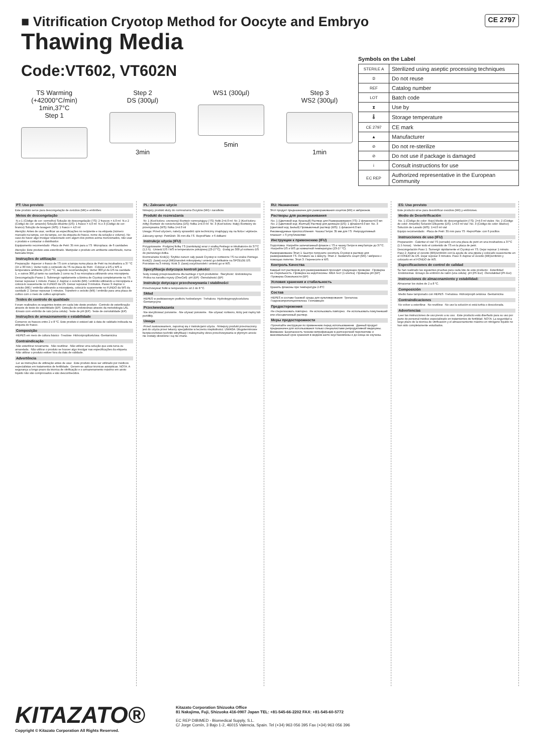■ Vitrification Cryotop Method for Oocyte and Embryo
Thawing Media
CE 2797
Code:VT602, VT602N
TS Warming
(+42000°C/min)
1min,37°C
Step 1
Step 2
DS (300µl)
3min
WS1 (300µl)
5min
Step 3
WS2 (300µl)
1min
Symbols on the Label
| STERILE A | Sterilized using aseptic processing techniques |
| ② | Do not reuse |
| REF | Catalog number |
| LOT | Batch code |
| ⧗ | Use by |
| 🌡 | Storage temperature |
| CE 2797 | CE mark |
| ▲ | Manufacturer |
| ⊘ | Do not re-sterilize |
| ⊘ | Do not use if package is damaged |
| i | Consult instructions for use |
| EC REP | Authorized representative in the European Community |
PT: Uso previsto
Este produto serve para descongelação de ovócitos (MII) e embriões.
Meios de descongelação
·N.o 1 (Código de cor: vermelho) Solução de descongelação (TS): 2 frascos × 4,0 ml ·N.o 2 (Código de cor: amarelo) Solução diluente (DS): 1 frasco × 4,0 ml ·N.o 3 (Código de cor: branco) Solução de lavagem (WS): 1 frasco × 4,0 ml
Atenção: Antes de usar, verificar as especificações no recipiente e na etiqueta (número marcado na tampa, cor da tampa, cor da etiqueta do frasco, nome da solução e volume). No caso de haver algo invulgar relacionado com algum dos pontos acima mencionados, não usar o produto e contactar o distribuidor.
Equipamento recomendado ·Placa de Petri: 35 mm para a TS ·Microplaca: de 6 cavidades
Atenção: Este produto está esterilizado. Manipular o produto em ambiente esterilizado, numa bancada limpa.
Instruções de utilização
Preparação ·Aquecer o frasco de TS com a tampa numa placa de Petri na incubadora a 37 °C (1h e 30 min.). Verter todo o conteúdo da TS na placa de Petri. ·Colocar a DS e WS à temperatura ambiente (23-27 °C, segundo recomendação) ·Verter 300 µl de DS na cavidade 1, e outros 300 µl tanto na cavidade 2 como na 3 na microplaca utilizando uma micropipeta.
Descongelação Passo 1: Submergir rapidamente a lâmina de Cryotop completamente na TS. Deixar repousar 1 minuto. Passo 2: Aspirar o ovócito (MII) / embrião utilizando a micropipeta e colocá-lo suavemente no FUNDO da DS. Deixar repousar 3 minutos. Passo 3: Aspirar o ovócito (MII) / embrião utilizando a micropipeta, colocá-lo suavemente no FUNDO da WS da cavidade 2. Deixar repousar 5 minutos. Transferir o ovócito (MII) / embrião para uma placa de cultivo com o meio de cultivo apropriado.
Testes de controlo de qualidade
Foram realizados os seguintes testes em cada lote deste produto: ·Controlo de esterilização através do teste de esterilidade (EP) ·Deteção de endotoxinas através da metodologia LAL ·Ensaio com embrião de rato (uma célula) ·Teste de pH (EP) ·Teste de osmolalidade (EP)
Instruções de armazenamento e estabilidade
Conserve os frascos entre 2 e 8 °C. Este produto é estável até à data de validade indicada na etiqueta do frasco.
Composição
·HEPES em meio de cultura básico ·Trealose ·Hidroxipropilcelulosa ·Gentamicina
Contraindicação
·Não esterilizar novamente. ·Não reutilizar. ·Não utilizar uma solução que está turva ou amarelada. ·Não utilizar o produto se houver algo invulgar nas especificações da etiqueta. ·Não utilizar o produto estiver fora da data de validade.
Advertência
·Ler as instruções de utilização antes de usar. ·Este produto deve ser utilizado por médicos especialistas em tratamentos de fertilidade. ·Devem-se aplicar técnicas assépticas. NOTA: A segurança a longo prazo da técnica de vitrificação e o armazenamento máximo em azoto líquido não são comprovados e são desconhecidos.
PL: Zalecane użycie
Niniejszy produkt służy do rozmrażania Occytów (MII) i zarodków.
Produkt do rozmrażania
·Nr. 1 (Kod koloru: czerwony) Roztwór rozmrażający (TS): fiolki 2×4.0 ml ·Nr. 2 (Kod koloru: żółty) Roztwór do rozcieńczania (DS): fiolka 1×4.0 ml ·Nr. 3 (Kod koloru: biały) Roztwóry do przemywania (WS): fiolka 1×4.0 ml
Uwaga: Przed użyciem, należy sprawdzić opis techniczny znajdujący się na fiolce i etykiecie.
Zalecany sprzęt ·PetriDish: 35 mm dla TS ·ReproPlate: z 6 dołkami
Instrukcje użycia (IFU)
Przygotowanie ·Podgrzej fiolkę TS (zamkniętą) wraz z szalką Petriego w inkubatorze do 37°C (1,5 h). ·Umieść DS i WS w temperaturze pokojowej (23-27°C). ·Dodaj po 300 µl roztworu DS do pierwszego dołka.
Rozmrażanie Krok(1): Szybko zanurz cały pasek Cryotop w roztworze TS na szalce Petriego. Krok(2): Zassij oocyt (MII)/zarodek mikropipetą i umieść go delikatnie na SPODZIE DS. Pozostaw na 3 minuty. Krok 3: Zassij oocyt/zarodek i umieść go w WS.
Specyfikacja dotycząca kontroli jakości
Testy zostały przeprowadzone dla każdego z tych produktów: ·Sterylność ·Endotoksyna ·Próba na zarodku myszy (OneCell) ·pH (EP) ·Osmolalność (EP)
Instrukcje dotyczące przechowywania i stabilności
Przechowywać fiolki w temperaturze od 2 do 8 °C.
Skład
·HEPES w podstawowym podłożu hodowlanym ·Trehaloza ·Hydroksypropyloceluloza ·Gentamycyna
Przeciwwskazania
·Nie sterylizować ponownie. ·Nie używać ponownie. ·Nie używać roztworu, który jest mętny lub pożółkły.
Uwaga
·Przed zastosowaniem, zapoznaj się z instrukcjami użycia. ·Niniejszy produkt przeznaczony jest do użycia przez lekarzy specjalistów w leczeniu niepłodności. UWAGA: Długoterminowe bezpieczeństwo techniki witryfikacji i maksymalny okres przechowywania w płynnym azocie nie zostały określone i są nie znane.
RU: Назначение
Этот продукт предназначен для размораживания ооцитов (MII) и эмбрионов.
Растворы для размораживания
·No. 1 (Цветовой код: Красный) Раствор для Размораживания (TS): 2 флакона×4.0 мл ·No. 2 (Цветовой код: Желтый) Раствор для дилюции (DS): 1 флакон×4.0 мл ·No. 3 (Цветовой код: Белый) Промывочный раствор (WS): 1 флакон×4.0 мл
Рекомендуемые приспособления ·Чашка Петри: 35 мм для TS ·Репродуктивный планшет: с 6 углублениями
Инструкции к применению (IFU)
Подготовка ·Нагрейте запечатанный флакон с TS и чашку Петри в инкубаторе до 37°С. ·Нагрейте DS и WS до комнатной температуры (23-27 °С).
Размораживание Этап 1: Быстро погрузите носитель Cryotop в раствор для размораживания TS. Оставьте на 1 минуту. Этап 2: Захватите ооцит (MII) / эмбрион с помощью пипетки. Этап 3: Перенесите в WS.
Контроль Качества
Каждый лот растворов для размораживания проходит следующие проверки: ·Проверка на стерильность ·Проверка на эндотоксины ·МЕА тест (1 клетка) ·Проверка pH (EP) ·Проверка Осмольности (EP)
Условия хранения и стабильность
Хранить флаконы при температуре 2-8°С
Состав
·HEPES в составе базовой среды для культивирования ·Трегалоза ·Гидроксипропилцеллюлоза ·Гентамицин
Предостережения
·Не стерилизовать повторно. ·Не использовать повторно. ·Не использовать помутневший или обесцвеченный раствор.
Меры предосторожности
·Прочитайте инструкции по применению перед использованием. ·Данный продукт предназначен для использования только специалистами репродуктивной медицины. Внимание: Безопасность техники витрификации в долгосрочной перспективе и максимальный срок хранения в жидком азоте неустановлены и до конца не изучены.
ES: Uso previsto
Este producto sirve para desvitrificar ovocitos (MII) y embriones.
Medio de Desvitrificación
·No. 1 (Código de color: Rojo) Medio de descongelación (TS): 2×4.0 ml viales ·No. 2 (Código de color: Amarillo) Solución Diluyente (DS): 1×4.0 ml vial ·No. 3 (Código de color: Blanco) Solución de Lavado (WS): 1×4.0 ml vial
Equipo recomendado: ·Placa de Petri: 35 mm para TS ·ReproPlate: con 6 pocillos
Instrucciones de uso (IFU)
Preparación: ·Calentar el vial TS (cerrado) con una placa de petri en una incubadora a 37°C (1.5 horas). ·Verter todo el contenido de TS en la placa de petri.
Descongelación Paso 1: Sumergir rápidamente el Cryotop en TS. Dejar reposar 1 minuto. Paso 2: Aspirar el ovocito (MII)/embrión con la ayuda de una pipeta y colocarlo suavemente en el FONDO de DS. Dejar reposar 3 minutos. Paso 3: Aspirar el ovocito (MII)/embrión y colocarlo en el FONDO de WS.
Especificaciones de control de calidad
Se han realizado las siguientes pruebas para cada lote de este producto: ·Esterilidad ·Endotoxinas ·Ensayo de embrión de ratón (una célula) ·pH (Ph Eur) ·Osmolalidad (Ph Eur)
Instrucciones de almacenamiento y estabilidad:
Almacenar los viales de 2 a 8 °C.
Composición
·Medio base tamponado con HEPES ·Trehalosa ·Hidroxipropil celulosa ·Gentamicina
Contraindicaciones
·No volver a esterilizar. ·No reutilizar. ·No use la solución si está turbia o descolorada.
Advertencias
·Leer las instrucciones de uso previo a su uso. ·Este producto está diseñado para su uso por parte de personal médico especializado en tratamientos de fertilidad. NOTA: La seguridad a largo plazo de la técnica de vitrificación y el almacenamiento máximo en nitrógeno líquido no han sido completamente estudiados.
KITAZATO®
Copyright © Kitazato Corporation All Rights Reserved.
Kitazato Corporation Shizuoka Office
81 Nakajima, Fuji, Shizuoka 416-0907 Japan TEL: +81-545-66-2202 FAX: +81-545-60-5772
EC REP DIBIMED - Biomedical Supply, S.L.
C/ Jorge Comín, 3 Bajo 1-2, 46015 Valencia, Spain. Tel (+34) 963 056 395 Fax (+34) 963 056 396